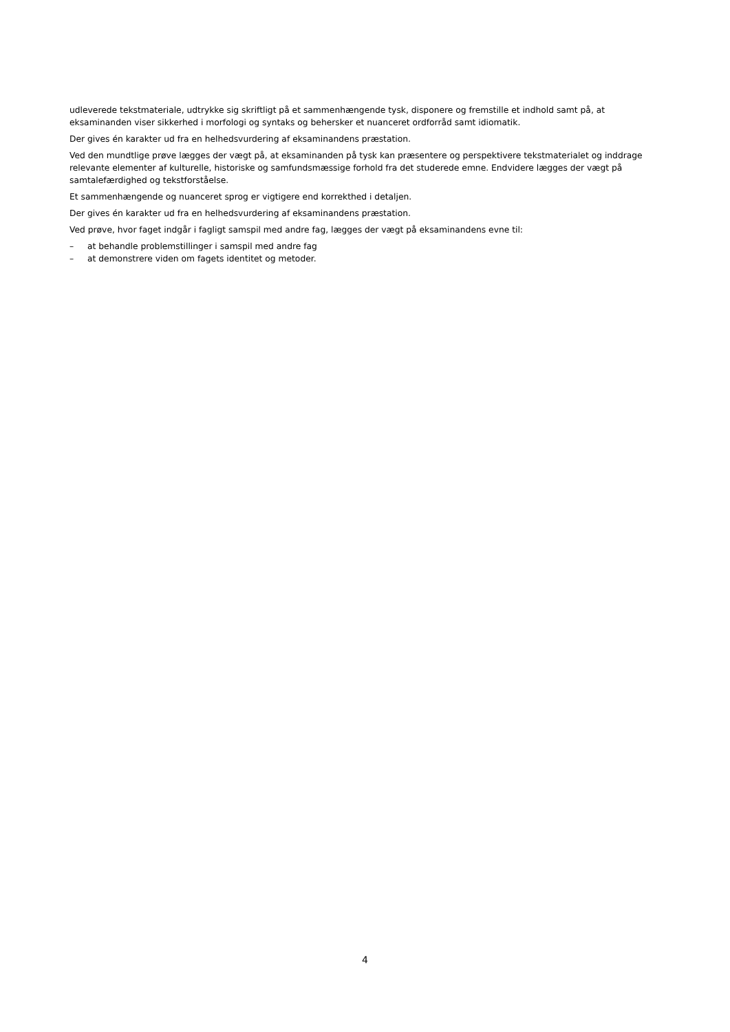udleverede tekstmateriale, udtrykke sig skriftligt på et sammenhængende tysk, disponere og fremstille et indhold samt på, at eksaminanden viser sikkerhed i morfologi og syntaks og behersker et nuanceret ordforråd samt idiomatik.
Der gives én karakter ud fra en helhedsvurdering af eksaminandens præstation.
Ved den mundtlige prøve lægges der vægt på, at eksaminanden på tysk kan præsentere og perspektivere tekstmaterialet og inddrage relevante elementer af kulturelle, historiske og samfundsmæssige forhold fra det studerede emne. Endvidere lægges der vægt på samtalefærdighed og tekstforståelse.
Et sammenhængende og nuanceret sprog er vigtigere end korrekthed i detaljen.
Der gives én karakter ud fra en helhedsvurdering af eksaminandens præstation.
Ved prøve, hvor faget indgår i fagligt samspil med andre fag, lægges der vægt på eksaminandens evne til:
– at behandle problemstillinger i samspil med andre fag
– at demonstrere viden om fagets identitet og metoder.
4